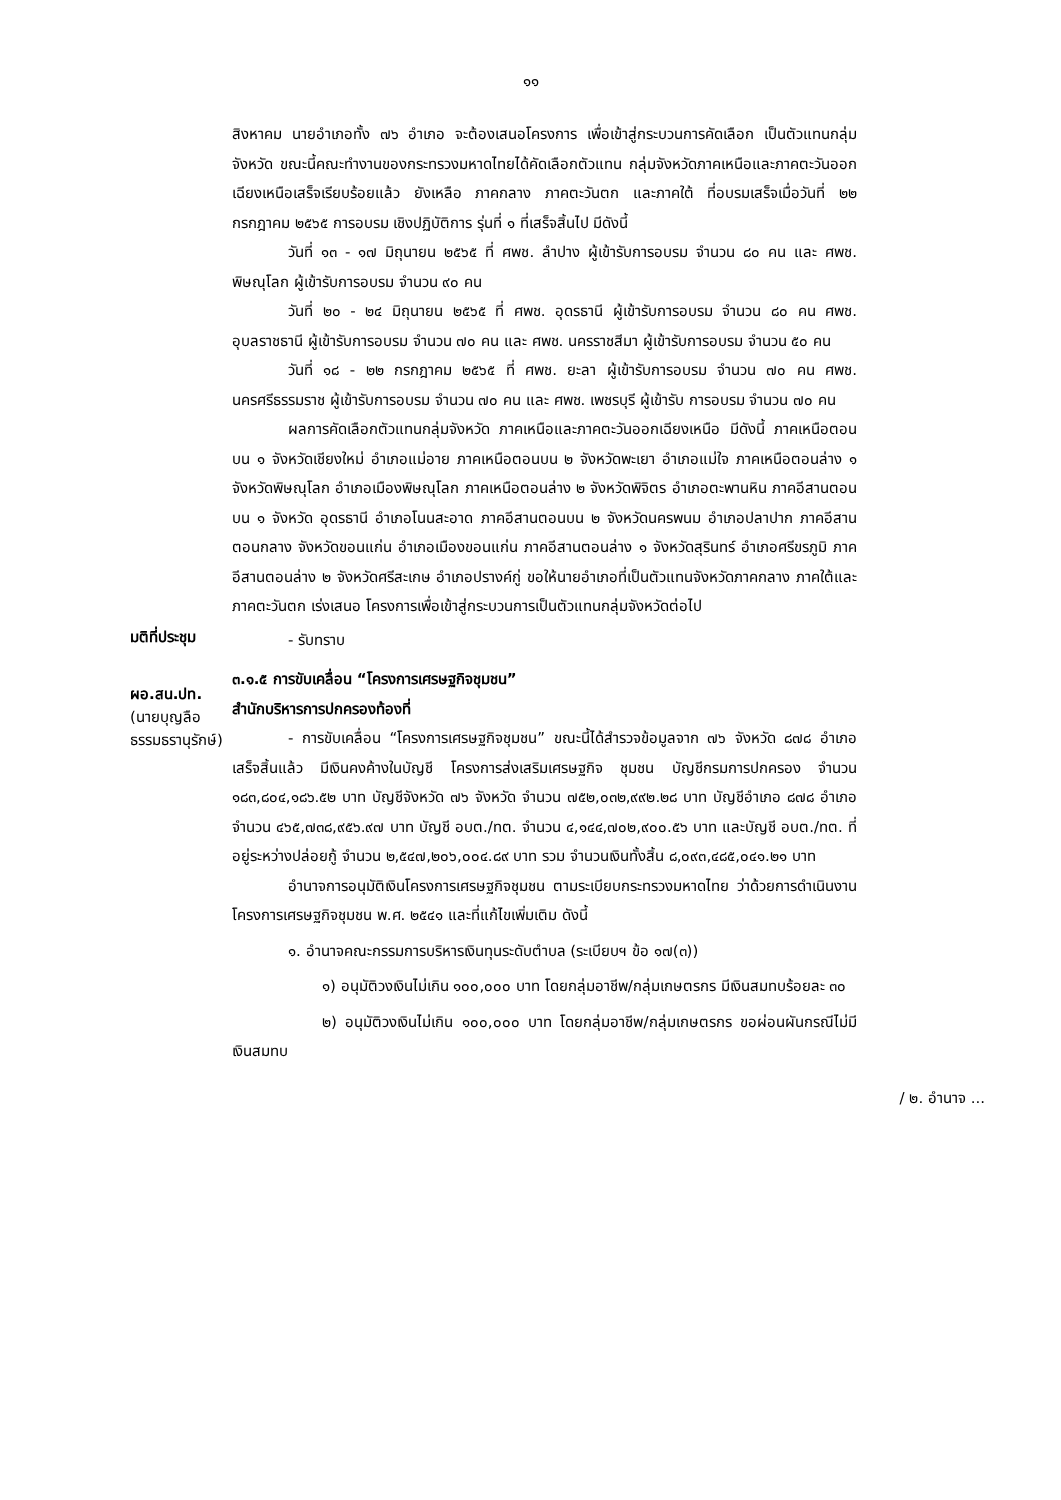๑๑
สิงหาคม นายอำเภอทั้ง ๗๖ อำเภอ จะต้องเสนอโครงการ เพื่อเข้าสู่กระบวนการคัดเลือก เป็นตัวแทนกลุ่มจังหวัด ขณะนี้คณะทำงานของกระทรวงมหาดไทยได้คัดเลือกตัวแทน กลุ่มจังหวัดภาคเหนือและภาคตะวันออกเฉียงเหนือเสร็จเรียบร้อยแล้ว ยังเหลือ ภาคกลาง ภาคตะวันตก และภาคใต้ ที่อบรมเสร็จเมื่อวันที่ ๒๒ กรกฎาคม ๒๕๖๕ การอบรม เชิงปฏิบัติการ รุ่นที่ ๑ ที่เสร็จสิ้นไป มีดังนี้
วันที่ ๑๓ - ๑๗ มิถุนายน ๒๕๖๕ ที่ ศพช. ลำปาง ผู้เข้ารับการอบรม จำนวน ๘๐ คน และ ศพช. พิษณุโลก ผู้เข้ารับการอบรม จำนวน ๙๐ คน
วันที่ ๒๐ - ๒๔ มิถุนายน ๒๕๖๕ ที่ ศพช. อุดรธานี ผู้เข้ารับการอบรม จำนวน ๘๐ คน ศพช. อุบลราชธานี ผู้เข้ารับการอบรม จำนวน ๗๐ คน และ ศพช. นครราชสีมา ผู้เข้ารับการอบรม จำนวน ๕๐ คน
วันที่ ๑๘ - ๒๒ กรกฎาคม ๒๕๖๕ ที่ ศพช. ยะลา ผู้เข้ารับการอบรม จำนวน ๗๐ คน ศพช. นครศรีธรรมราช ผู้เข้ารับการอบรม จำนวน ๗๐ คน และ ศพช. เพชรบุรี ผู้เข้ารับ การอบรม จำนวน ๗๐ คน
ผลการคัดเลือกตัวแทนกลุ่มจังหวัด ภาคเหนือและภาคตะวันออกเฉียงเหนือ มีดังนี้ ภาคเหนือตอนบน ๑ จังหวัดเชียงใหม่ อำเภอแม่อาย ภาคเหนือตอนบน ๒ จังหวัดพะเยา อำเภอแม่ใจ ภาคเหนือตอนล่าง ๑ จังหวัดพิษณุโลก อำเภอเมืองพิษณุโลก ภาคเหนือตอนล่าง ๒ จังหวัดพิจิตร อำเภอตะพานหิน ภาคอีสานตอนบน ๑ จังหวัด อุดรธานี อำเภอโนนสะอาด ภาคอีสานตอนบน ๒ จังหวัดนครพนม อำเภอปลาปาก ภาคอีสานตอนกลาง จังหวัดขอนแก่น อำเภอเมืองขอนแก่น ภาคอีสานตอนล่าง ๑ จังหวัดสุรินทร์ อำเภอศรีขรภูมิ ภาคอีสานตอนล่าง ๒ จังหวัดศรีสะเกษ อำเภอปรางค์กู่ ขอให้นายอำเภอที่เป็นตัวแทนจังหวัดภาคกลาง ภาคใต้และภาคตะวันตก เร่งเสนอ โครงการเพื่อเข้าสู่กระบวนการเป็นตัวแทนกลุ่มจังหวัดต่อไป
มติที่ประชุม
- รับทราบ
ผอ.สน.ปท.
(นายบุญลือ ธรรมธรานุรักษ์)
๓.๑.๕ การขับเคลื่อน “โครงการเศรษฐกิจชุมชน”
สำนักบริหารการปกครองท้องที่
- การขับเคลื่อน “โครงการเศรษฐกิจชุมชน” ขณะนี้ได้สำรวจข้อมูลจาก ๗๖ จังหวัด ๘๗๘ อำเภอ เสร็จสิ้นแล้ว มีเงินคงค้างในบัญชี โครงการส่งเสริมเศรษฐกิจ ชุมชน บัญชีกรมการปกครอง จำนวน ๑๘๓,๘๐๔,๑๘๖.๕๒ บาท บัญชีจังหวัด ๗๖ จังหวัด จำนวน ๗๕๒,๐๓๒,๙๙๒.๒๘ บาท บัญชีอำเภอ ๘๗๘ อำเภอ จำนวน ๔๖๕,๗๓๘,๙๕๖.๙๗ บาท บัญชี อบต./ทต. จำนวน ๔,๑๔๔,๗๐๒,๙๐๐.๕๖ บาท และบัญชี อบต./ทต. ที่อยู่ระหว่างปล่อยกู้ จำนวน ๒,๕๔๗,๒๐๖,๐๐๔.๘๙ บาท รวม จำนวนเงินทั้งสิ้น ๘,๐๙๓,๔๘๕,๐๔๑.๒๑ บาท
อำนาจการอนุมัติเงินโครงการเศรษฐกิจชุมชน ตามระเบียบกระทรวงมหาดไทย ว่าด้วยการดำเนินงานโครงการเศรษฐกิจชุมชน พ.ศ. ๒๕๔๑ และที่แก้ไขเพิ่มเติม ดังนี้
๑. อำนาจคณะกรรมการบริหารเงินทุนระดับตำบล (ระเบียบฯ ข้อ ๑๗(๓))
๑) อนุมัติวงเงินไม่เกิน ๑๐๐,๐๐๐ บาท โดยกลุ่มอาชีพ/กลุ่มเกษตรกร มีเงินสมทบร้อยละ ๓๐
๒) อนุมัติวงเงินไม่เกิน ๑๐๐,๐๐๐ บาท โดยกลุ่มอาชีพ/กลุ่มเกษตรกร ขอผ่อนผันกรณีไม่มีเงินสมทบ
/ ๒. อำนาจ ...